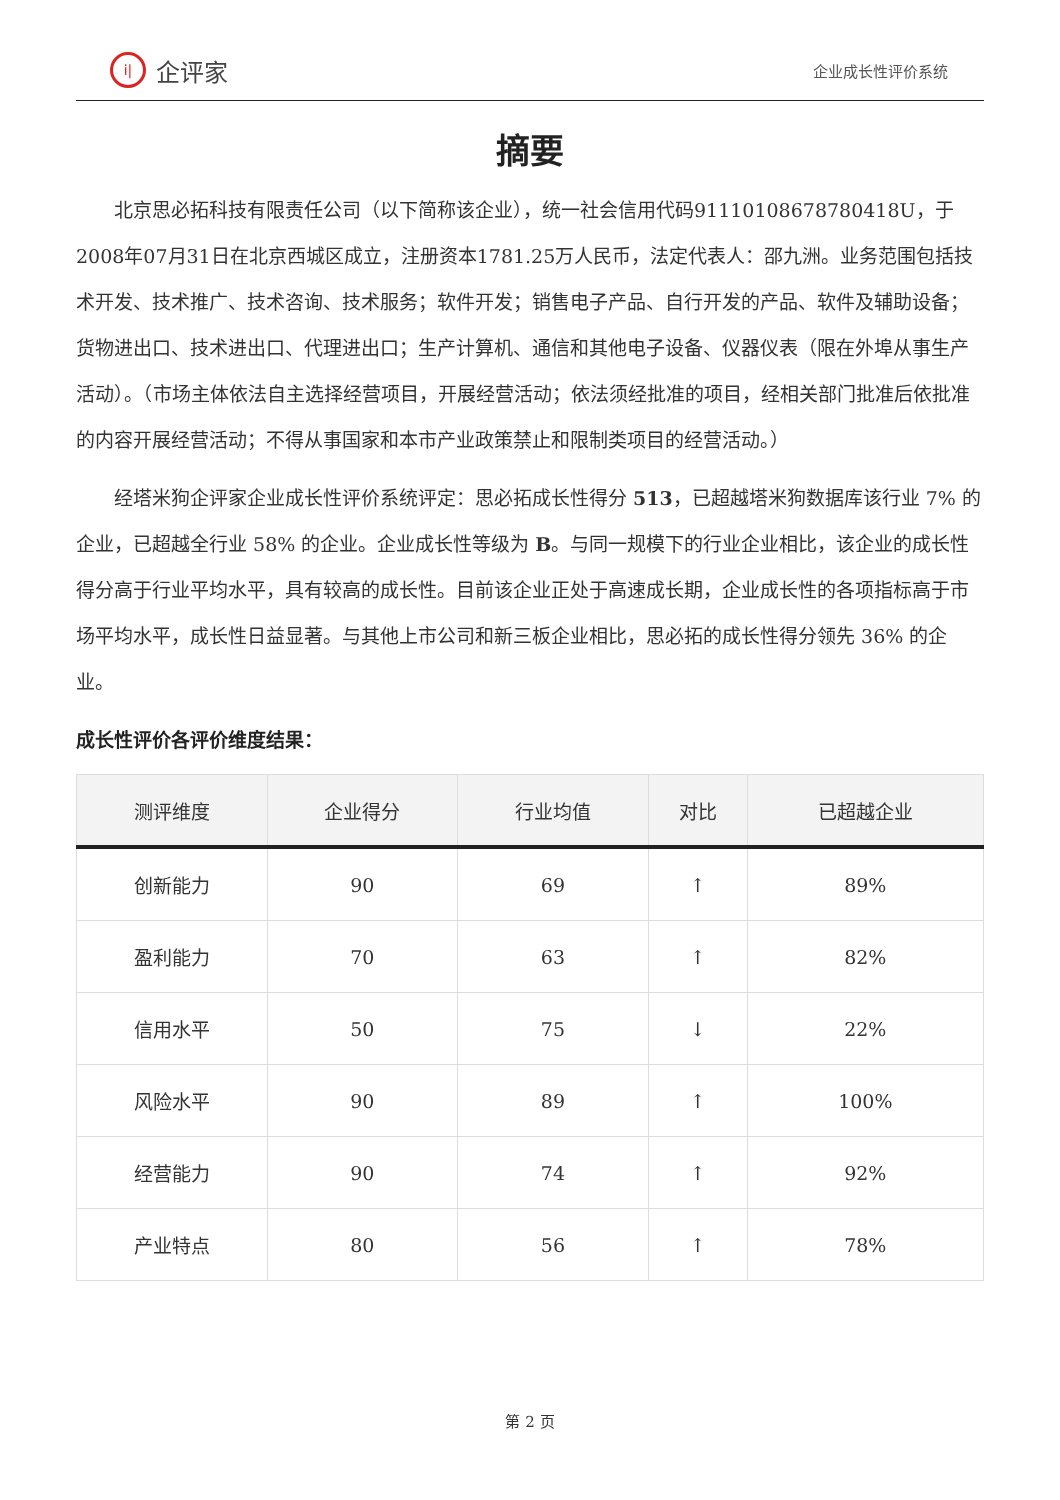i| 企评家
企业成长性评价系统
摘要
北京思必拓科技有限责任公司（以下简称该企业），统一社会信用代码91110108678780418U，于2008年07月31日在北京西城区成立，注册资本1781.25万人民币，法定代表人：邵九洲。业务范围包括技术开发、技术推广、技术咨询、技术服务；软件开发；销售电子产品、自行开发的产品、软件及辅助设备；货物进出口、技术进出口、代理进出口；生产计算机、通信和其他电子设备、仪器仪表（限在外埠从事生产活动）。（市场主体依法自主选择经营项目，开展经营活动；依法须经批准的项目，经相关部门批准后依批准的内容开展经营活动；不得从事国家和本市产业政策禁止和限制类项目的经营活动。）
经塔米狗企评家企业成长性评价系统评定：思必拓成长性得分 513，已超越塔米狗数据库该行业 7% 的企业，已超越全行业 58% 的企业。企业成长性等级为 B。与同一规模下的行业企业相比，该企业的成长性得分高于行业平均水平，具有较高的成长性。目前该企业正处于高速成长期，企业成长性的各项指标高于市场平均水平，成长性日益显著。与其他上市公司和新三板企业相比，思必拓的成长性得分领先 36% 的企业。
成长性评价各评价维度结果：
| 测评维度 | 企业得分 | 行业均值 | 对比 | 已超越企业 |
| --- | --- | --- | --- | --- |
| 创新能力 | 90 | 69 | ↑ | 89% |
| 盈利能力 | 70 | 63 | ↑ | 82% |
| 信用水平 | 50 | 75 | ↓ | 22% |
| 风险水平 | 90 | 89 | ↑ | 100% |
| 经营能力 | 90 | 74 | ↑ | 92% |
| 产业特点 | 80 | 56 | ↑ | 78% |
第 2 页